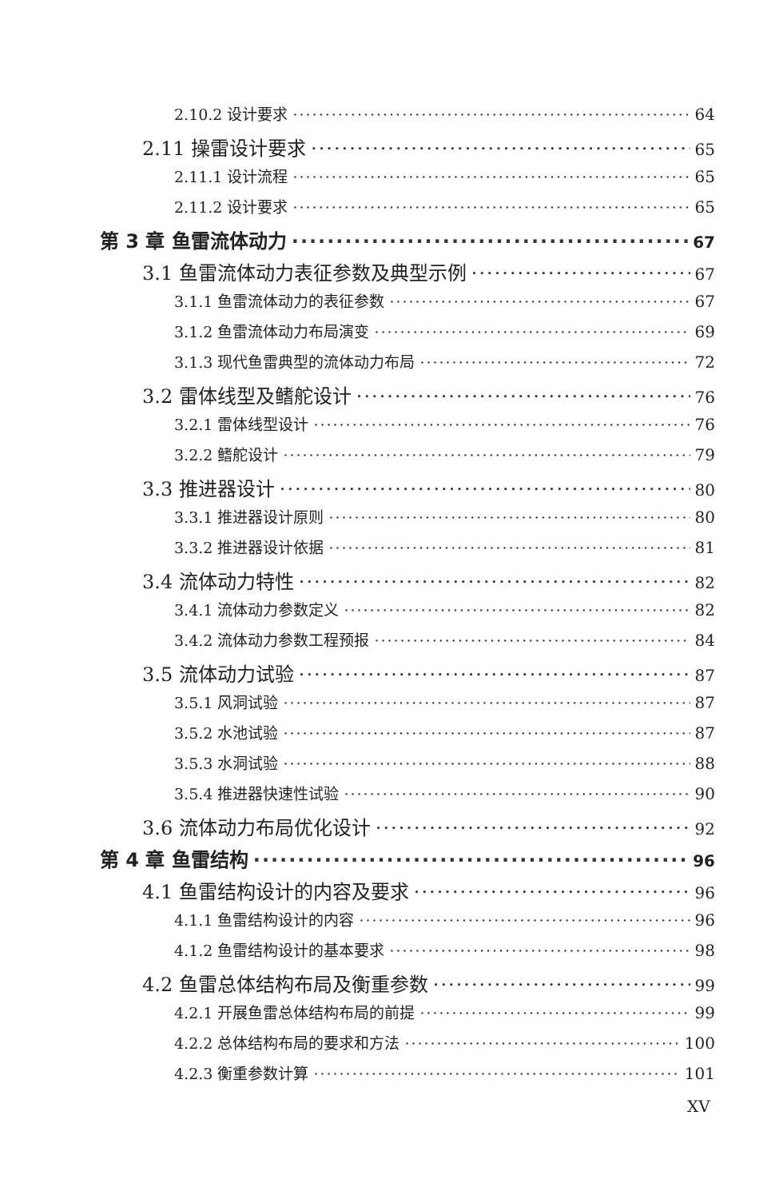2.10.2 设计要求 64
2.11 操雷设计要求 65
2.11.1 设计流程 65
2.11.2 设计要求 65
第 3 章 鱼雷流体动力 67
3.1 鱼雷流体动力表征参数及典型示例 67
3.1.1 鱼雷流体动力的表征参数 67
3.1.2 鱼雷流体动力布局演变 69
3.1.3 现代鱼雷典型的流体动力布局 72
3.2 雷体线型及鳍舵设计 76
3.2.1 雷体线型设计 76
3.2.2 鳍舵设计 79
3.3 推进器设计 80
3.3.1 推进器设计原则 80
3.3.2 推进器设计依据 81
3.4 流体动力特性 82
3.4.1 流体动力参数定义 82
3.4.2 流体动力参数工程预报 84
3.5 流体动力试验 87
3.5.1 风洞试验 87
3.5.2 水池试验 87
3.5.3 水洞试验 88
3.5.4 推进器快速性试验 90
3.6 流体动力布局优化设计 92
第 4 章 鱼雷结构 96
4.1 鱼雷结构设计的内容及要求 96
4.1.1 鱼雷结构设计的内容 96
4.1.2 鱼雷结构设计的基本要求 98
4.2 鱼雷总体结构布局及衡重参数 99
4.2.1 开展鱼雷总体结构布局的前提 99
4.2.2 总体结构布局的要求和方法 100
4.2.3 衡重参数计算 101
XV